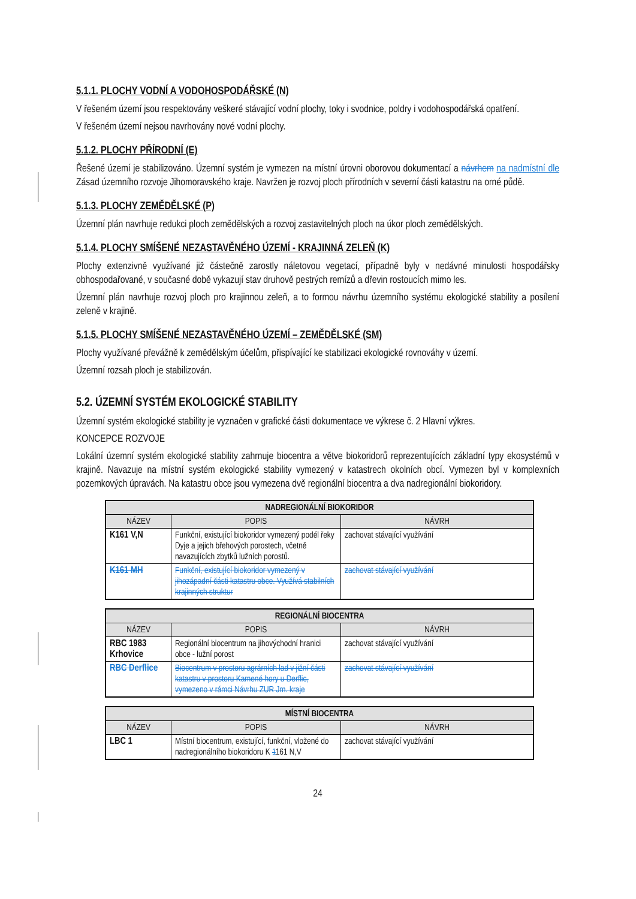5.1.1. PLOCHY VODNÍ A VODOHOSPODÁŘSKÉ (N)
V řešeném území jsou respektovány veškeré stávající vodní plochy, toky i svodnice, poldry i vodohospodářská opatření.
V řešeném území nejsou navrhovány nové vodní plochy.
5.1.2. PLOCHY PŘÍRODNÍ (E)
Řešené území je stabilizováno. Územní systém je vymezen na místní úrovni oborovou dokumentací a návrhem na nadmístní dle Zásad územního rozvoje Jihomoravského kraje. Navržen je rozvoj ploch přírodních v severní části katastru na orné půdě.
5.1.3. PLOCHY ZEMĚDĚLSKÉ (P)
Územní plán navrhuje redukci ploch zemědělských a rozvoj zastavitelných ploch na úkor ploch zemědělských.
5.1.4. PLOCHY SMÍŠENÉ NEZASTAVĚNÉHO ÚZEMÍ - KRAJINNÁ ZELEŇ (K)
Plochy extenzivně využívané již částečně zarostly náletovou vegetací, případně byly v nedávné minulosti hospodářsky obhospodařované, v současné době vykazují stav druhově pestrých remízů a dřevin rostoucích mimo les.
Územní plán navrhuje rozvoj ploch pro krajinnou zeleň, a to formou návrhu územního systému ekologické stability a posílení zeleně v krajině.
5.1.5. PLOCHY SMÍŠENÉ NEZASTAVĚNÉHO ÚZEMÍ – ZEMĚDĚLSKÉ (SM)
Plochy využívané převážně k zemědělským účelům, přispívající ke stabilizaci ekologické rovnováhy v území.
Územní rozsah ploch je stabilizován.
5.2. ÚZEMNÍ SYSTÉM EKOLOGICKÉ STABILITY
Územní systém ekologické stability je vyznačen v grafické části dokumentace ve výkrese č. 2 Hlavní výkres.
KONCEPCE ROZVOJE
Lokální územní systém ekologické stability zahrnuje biocentra a větve biokoridorů reprezentujících základní typy ekosystémů v krajině. Navazuje na místní systém ekologické stability vymezený v katastrech okolních obcí. Vymezen byl v komplexních pozemkových úpravách. Na katastru obce jsou vymezena dvě regionální biocentra a dva nadregionální biokoridory.
| NADREGIONÁLNÍ BIOKORIDOR | | |
| --- | --- | --- |
| NÁZEV | POPIS | NÁVRH |
| K161 V,N | Funkční, existující biokoridor vymezený podél řeky Dyje a jejich břehových porostech, včetně navazujících zbytků lužních porostů. | zachovat stávající využívání |
| K161 MH | Funkční, existující biokoridor vymezený v jihozápadní části katastru obce. Využívá stabilních krajinných struktur | zachovat stávající využívání |
| REGIONÁLNÍ BIOCENTRA | | |
| --- | --- | --- |
| NÁZEV | POPIS | NÁVRH |
| RBC 1983 Krhovice | Regionální biocentrum na jihovýchodní hranici obce - lužní porost | zachovat stávající využívání |
| RBC Derflice | Biocentrum v prostoru agrárních lad v jižní části katastru v prostoru Kamené hory u Derflic, vymezeno v rámci Návrhu ZUR Jm. kraje | zachovat stávající využívání |
| MÍSTNÍ BIOCENTRA | | |
| --- | --- | --- |
| NÁZEV | POPIS | NÁVRH |
| LBC 1 | Místní biocentrum, existující, funkční, vložené do nadregionálního biokoridoru K 1 161 N,V | zachovat stávající využívání |
24